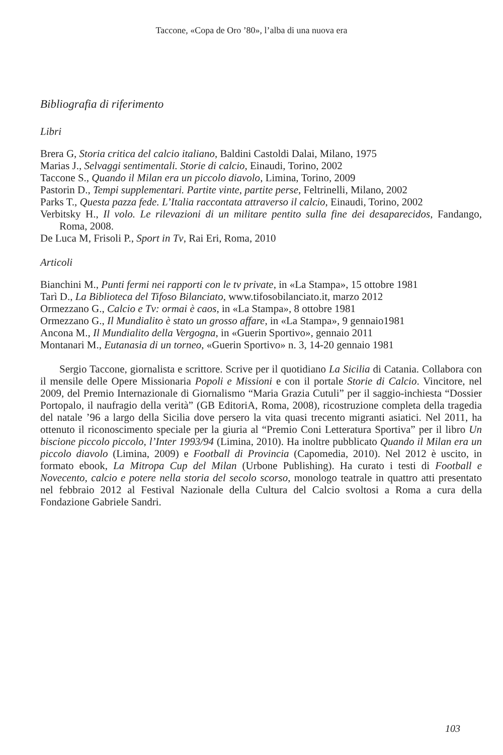Taccone, «Copa de Oro ’80», l’alba di una nuova era
Bibliografia di riferimento
Libri
Brera G, Storia critica del calcio italiano, Baldini Castoldi Dalai, Milano, 1975
Marias J., Selvaggi sentimentali. Storie di calcio, Einaudi, Torino, 2002
Taccone S., Quando il Milan era un piccolo diavolo, Limina, Torino, 2009
Pastorin D., Tempi supplementari. Partite vinte, partite perse, Feltrinelli, Milano, 2002
Parks T., Questa pazza fede. L’Italia raccontata attraverso il calcio, Einaudi, Torino, 2002
Verbitsky H., Il volo. Le rilevazioni di un militare pentito sulla fine dei desaparecidos, Fandango, Roma, 2008.
De Luca M, Frisoli P., Sport in Tv, Rai Eri, Roma, 2010
Articoli
Bianchini M., Punti fermi nei rapporti con le tv private, in «La Stampa», 15 ottobre 1981
Tarì D., La Biblioteca del Tifoso Bilanciato, www.tifosobilanciato.it, marzo 2012
Ormezzano G., Calcio e Tv: ormai è caos, in «La Stampa», 8 ottobre 1981
Ormezzano G., Il Mundialito è stato un grosso affare, in «La Stampa», 9 gennaio1981
Ancona M., Il Mundialito della Vergogna, in «Guerin Sportivo», gennaio 2011
Montanari M., Eutanasia di un torneo, «Guerin Sportivo» n. 3, 14-20 gennaio 1981
Sergio Taccone, giornalista e scrittore. Scrive per il quotidiano La Sicilia di Catania. Collabora con il mensile delle Opere Missionaria Popoli e Missioni e con il portale Storie di Calcio. Vincitore, nel 2009, del Premio Internazionale di Giornalismo “Maria Grazia Cutuli” per il saggio-inchiesta “Dossier Portopalo, il naufragio della verità” (GB EditoriA, Roma, 2008), ricostruzione completa della tragedia del natale ’96 a largo della Sicilia dove persero la vita quasi trecento migranti asiatici. Nel 2011, ha ottenuto il riconoscimento speciale per la giuria al “Premio Coni Letteratura Sportiva” per il libro Un biscione piccolo piccolo, l’Inter 1993/94 (Limina, 2010). Ha inoltre pubblicato Quando il Milan era un piccolo diavolo (Limina, 2009) e Football di Provincia (Capomedia, 2010). Nel 2012 è uscito, in formato ebook, La Mitropa Cup del Milan (Urbone Publishing). Ha curato i testi di Football e Novecento, calcio e potere nella storia del secolo scorso, monologo teatrale in quattro atti presentato nel febbraio 2012 al Festival Nazionale della Cultura del Calcio svoltosi a Roma a cura della Fondazione Gabriele Sandri.
103